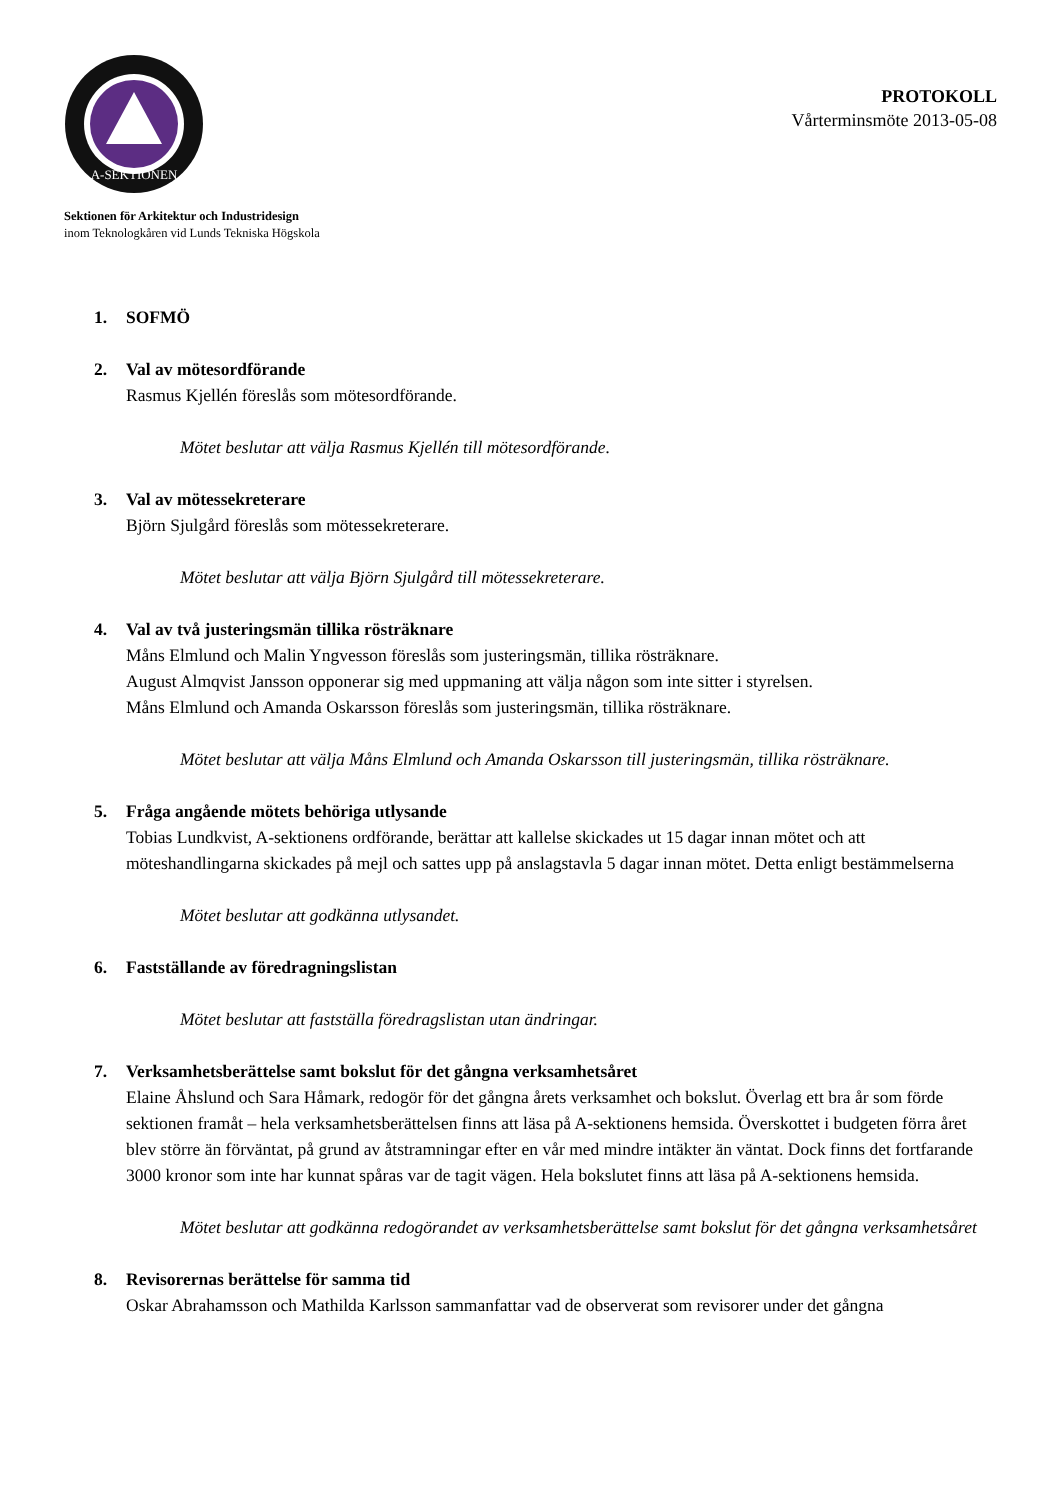A-SEKTIONEN
Sektionen för Arkitektur och Industridesign
inom Teknologkåren vid Lunds Tekniska Högskola
PROTOKOLL
Vårterminsmöte 2013-05-08
1. SOFMÖ
2. Val av mötesordförande
Rasmus Kjellén föreslås som mötesordförande.
Mötet beslutar att välja Rasmus Kjellén till mötesordförande.
3. Val av mötessekreterare
Björn Sjulgård föreslås som mötessekreterare.
Mötet beslutar att välja Björn Sjulgård till mötessekreterare.
4. Val av två justeringsmän tillika rösträknare
Måns Elmlund och Malin Yngvesson föreslås som justeringsmän, tillika rösträknare.
August Almqvist Jansson opponerar sig med uppmaning att välja någon som inte sitter i styrelsen.
Måns Elmlund och Amanda Oskarsson föreslås som justeringsmän, tillika rösträknare.
Mötet beslutar att välja Måns Elmlund och Amanda Oskarsson till justeringsmän, tillika rösträknare.
5. Fråga angående mötets behöriga utlysande
Tobias Lundkvist, A-sektionens ordförande, berättar att kallelse skickades ut 15 dagar innan mötet och att möteshandlingarna skickades på mejl och sattes upp på anslagstavla 5 dagar innan mötet. Detta enligt bestämmelserna
Mötet beslutar att godkänna utlysandet.
6. Fastställande av föredragningslistan
Mötet beslutar att fastställa föredragslistan utan ändringar.
7. Verksamhetsberättelse samt bokslut för det gångna verksamhetsåret
Elaine Åhslund och Sara Håmark, redogör för det gångna årets verksamhet och bokslut. Överlag ett bra år som förde sektionen framåt – hela verksamhetsberättelsen finns att läsa på A-sektionens hemsida. Överskottet i budgeten förra året blev större än förväntat, på grund av åtstramningar efter en vår med mindre intäkter än väntat. Dock finns det fortfarande 3000 kronor som inte har kunnat spåras var de tagit vägen. Hela bokslutet finns att läsa på A-sektionens hemsida.
Mötet beslutar att godkänna redogörandet av verksamhetsberättelse samt bokslut för det gångna verksamhetsåret
8. Revisorernas berättelse för samma tid
Oskar Abrahamsson och Mathilda Karlsson sammanfattar vad de observerat som revisorer under det gångna